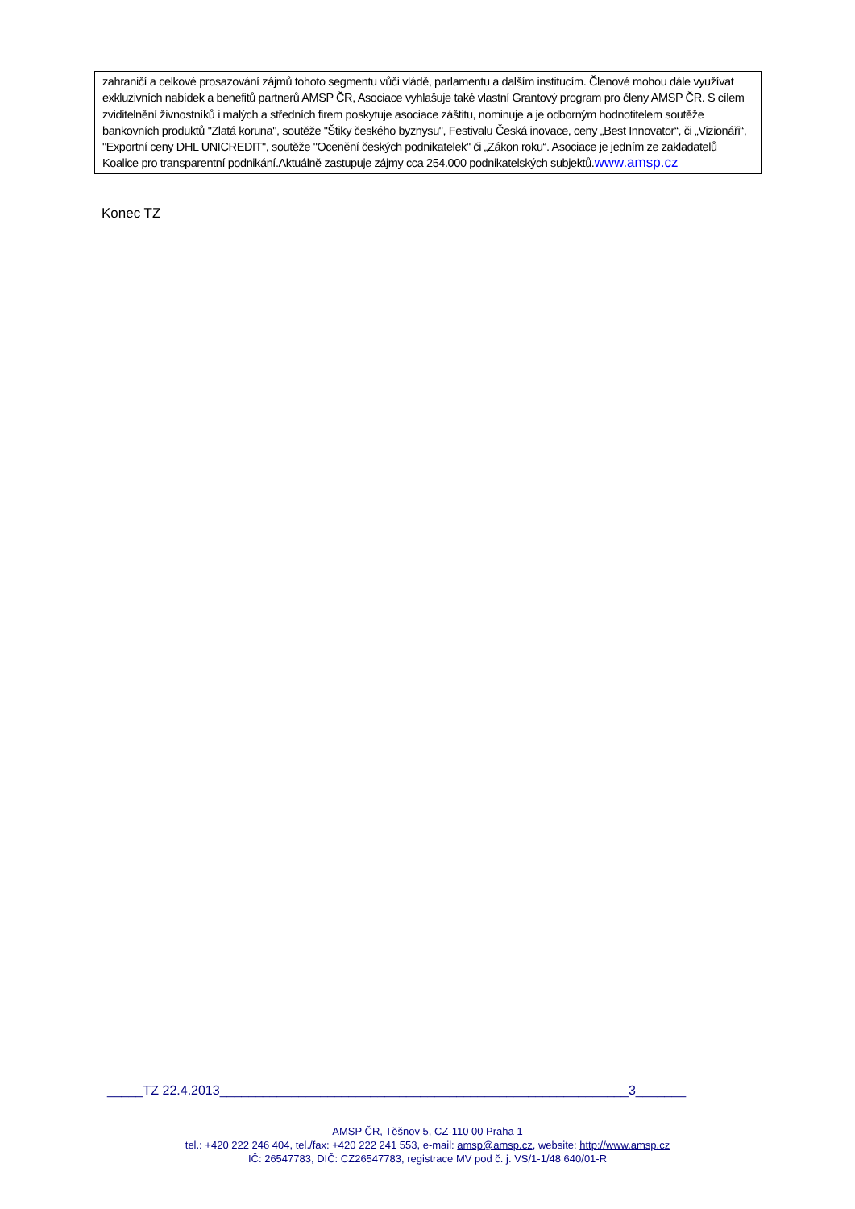zahraničí a celkové prosazování zájmů tohoto segmentu vůči vládě, parlamentu a dalším institucím. Členové mohou dále využívat exkluzivních nabídek a benefitů partnerů AMSP ČR, Asociace vyhlašuje také vlastní Grantový program pro členy AMSP ČR. S cílem zviditelnění živnostníků i malých a středních firem poskytuje asociace záštitu, nominuje a je odborným hodnotitelem soutěže bankovních produktů "Zlatá koruna", soutěže "Štiky českého byznysu", Festivalu Česká inovace, ceny „Best Innovator“, či „Vizionáři“, "Exportní ceny DHL UNICREDIT", soutěže "Ocenění českých podnikatelek" či „Zákon roku“. Asociace je jedním ze zakladatelů Koalice pro transparentní podnikání.Aktuálně zastupuje zájmy cca 254.000 podnikatelských subjektů.www.amsp.cz
Konec TZ
_____TZ 22.4.2013_________________________________________________________3_______
AMSP ČR, Těšnov 5, CZ-110 00 Praha 1
tel.: +420 222 246 404, tel./fax: +420 222 241 553, e-mail: amsp@amsp.cz, website: http://www.amsp.cz
IČ: 26547783, DIČ: CZ26547783, registrace MV pod č. j. VS/1-1/48 640/01-R